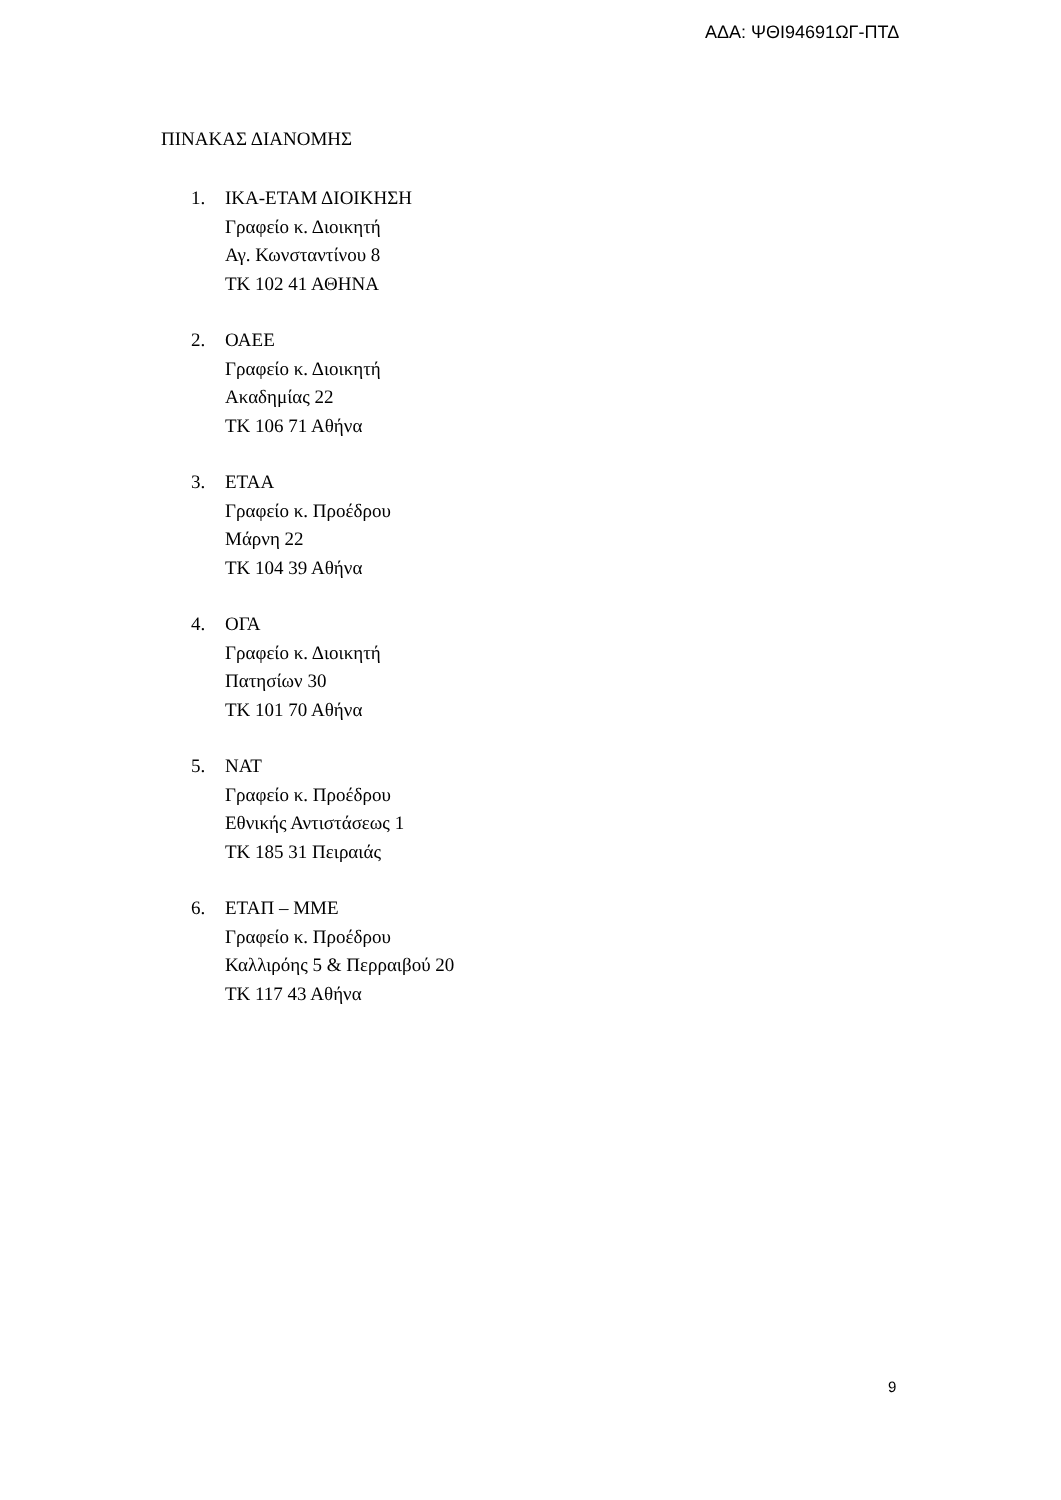ΑΔΑ: ΨΘΙ94691ΩΓ-ΠΤΔ
ΠΙΝΑΚΑΣ ΔΙΑΝΟΜΗΣ
1. ΙΚΑ-ΕΤΑΜ ΔΙΟΙΚΗΣΗ
Γραφείο κ. Διοικητή
Αγ. Κωνσταντίνου 8
ΤΚ 102 41 ΑΘΗΝΑ
2. ΟΑΕΕ
Γραφείο κ. Διοικητή
Ακαδημίας 22
ΤΚ 106 71 Αθήνα
3. ΕΤΑΑ
Γραφείο κ. Προέδρου
Μάρνη 22
ΤΚ 104 39 Αθήνα
4. ΟΓΑ
Γραφείο κ. Διοικητή
Πατησίων 30
ΤΚ 101 70 Αθήνα
5. ΝΑΤ
Γραφείο κ. Προέδρου
Εθνικής Αντιστάσεως 1
ΤΚ 185 31 Πειραιάς
6. ΕΤΑΠ – ΜΜΕ
Γραφείο κ. Προέδρου
Καλλιρόης 5 & Περραιβού 20
ΤΚ 117 43 Αθήνα
9